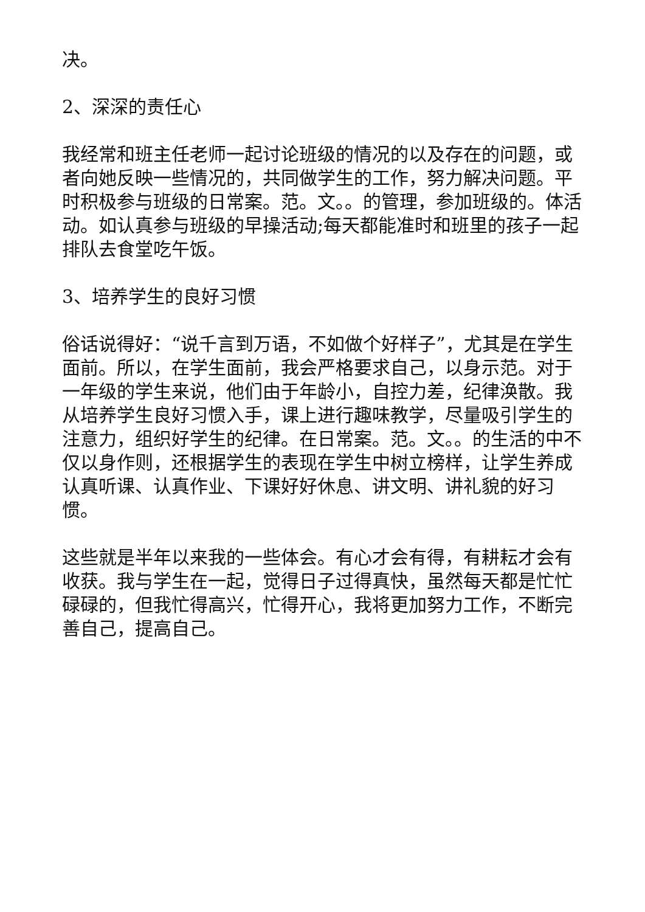决。
2、深深的责任心
我经常和班主任老师一起讨论班级的情况的以及存在的问题，或者向她反映一些情况的，共同做学生的工作，努力解决问题。平时积极参与班级的日常案。范。文。。的管理，参加班级的。体活动。如认真参与班级的早操活动;每天都能准时和班里的孩子一起排队去食堂吃午饭。
3、培养学生的良好习惯
俗话说得好：“说千言到万语，不如做个好样子”，尤其是在学生面前。所以，在学生面前，我会严格要求自己，以身示范。对于一年级的学生来说，他们由于年龄小，自控力差，纪律涣散。我从培养学生良好习惯入手，课上进行趣味教学，尽量吸引学生的注意力，组织好学生的纪律。在日常案。范。文。。的生活的中不仅以身作则，还根据学生的表现在学生中树立榜样，让学生养成认真听课、认真作业、下课好好休息、讲文明、讲礼貌的好习惯。
这些就是半年以来我的一些体会。有心才会有得，有耕耘才会有收获。我与学生在一起，觉得日子过得真快，虽然每天都是忙忙碌碌的，但我忙得高兴，忙得开心，我将更加努力工作，不断完善自己，提高自己。